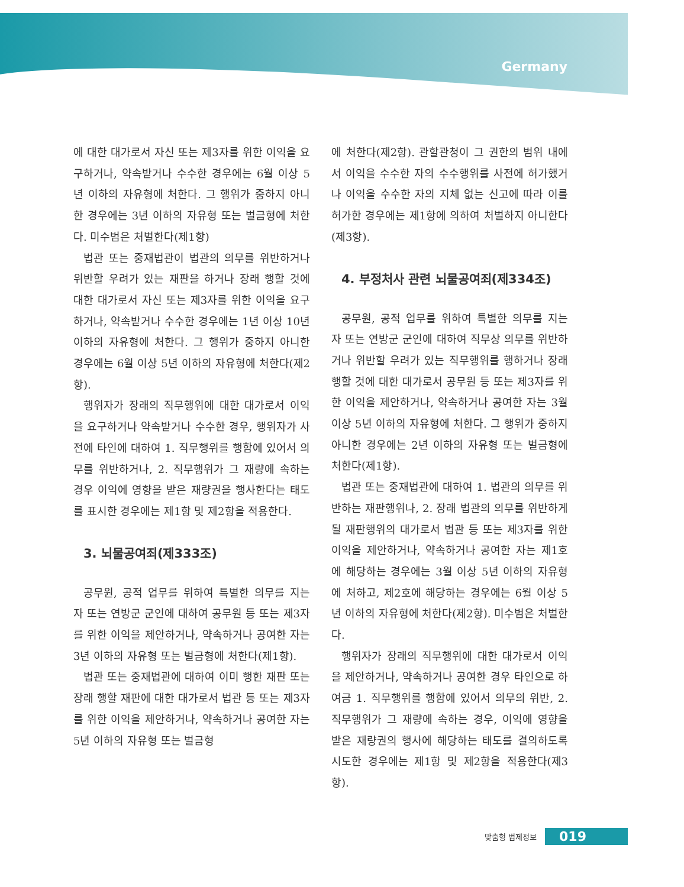Germany
에 대한 대가로서 자신 또는 제3자를 위한 이익을 요구하거나, 약속받거나 수수한 경우에는 6월 이상 5년 이하의 자유형에 처한다. 그 행위가 중하지 아니한 경우에는 3년 이하의 자유형 또는 벌금형에 처한다. 미수범은 처벌한다(제1항)
법관 또는 중재법관이 법관의 의무를 위반하거나 위반할 우려가 있는 재판을 하거나 장래 행할 것에 대한 대가로서 자신 또는 제3자를 위한 이익을 요구하거나, 약속받거나 수수한 경우에는 1년 이상 10년 이하의 자유형에 처한다. 그 행위가 중하지 아니한 경우에는 6월 이상 5년 이하의 자유형에 처한다(제2항).
행위자가 장래의 직무행위에 대한 대가로서 이익을 요구하거나 약속받거나 수수한 경우, 행위자가 사전에 타인에 대하여 1. 직무행위를 행함에 있어서 의무를 위반하거나, 2. 직무행위가 그 재량에 속하는 경우 이익에 영향을 받은 재량권을 행사한다는 태도를 표시한 경우에는 제1항 및 제2항을 적용한다.
3. 뇌물공여죄(제333조)
공무원, 공적 업무를 위하여 특별한 의무를 지는 자 또는 연방군 군인에 대하여 공무원 등 또는 제3자를 위한 이익을 제안하거나, 약속하거나 공여한 자는 3년 이하의 자유형 또는 벌금형에 처한다(제1항).
법관 또는 중재법관에 대하여 이미 행한 재판 또는 장래 행할 재판에 대한 대가로서 법관 등 또는 제3자를 위한 이익을 제안하거나, 약속하거나 공여한 자는 5년 이하의 자유형 또는 벌금형
에 처한다(제2항). 관할관청이 그 권한의 범위 내에서 이익을 수수한 자의 수수행위를 사전에 허가했거나 이익을 수수한 자의 지체 없는 신고에 따라 이를 허가한 경우에는 제1항에 의하여 처벌하지 아니한다(제3항).
4. 부정처사 관련 뇌물공여죄(제334조)
공무원, 공적 업무를 위하여 특별한 의무를 지는 자 또는 연방군 군인에 대하여 직무상 의무를 위반하거나 위반할 우려가 있는 직무행위를 행하거나 장래 행할 것에 대한 대가로서 공무원 등 또는 제3자를 위한 이익을 제안하거나, 약속하거나 공여한 자는 3월 이상 5년 이하의 자유형에 처한다. 그 행위가 중하지 아니한 경우에는 2년 이하의 자유형 또는 벌금형에 처한다(제1항).
법관 또는 중재법관에 대하여 1. 법관의 의무를 위반하는 재판행위나, 2. 장래 법관의 의무를 위반하게 될 재판행위의 대가로서 법관 등 또는 제3자를 위한 이익을 제안하거나, 약속하거나 공여한 자는 제1호에 해당하는 경우에는 3월 이상 5년 이하의 자유형에 처하고, 제2호에 해당하는 경우에는 6월 이상 5년 이하의 자유형에 처한다(제2항). 미수범은 처벌한다.
행위자가 장래의 직무행위에 대한 대가로서 이익을 제안하거나, 약속하거나 공여한 경우 타인으로 하여금 1. 직무행위를 행함에 있어서 의무의 위반, 2. 직무행위가 그 재량에 속하는 경우, 이익에 영향을 받은 재량권의 행사에 해당하는 태도를 결의하도록 시도한 경우에는 제1항 및 제2항을 적용한다(제3항).
맞춤형 법제정보 019